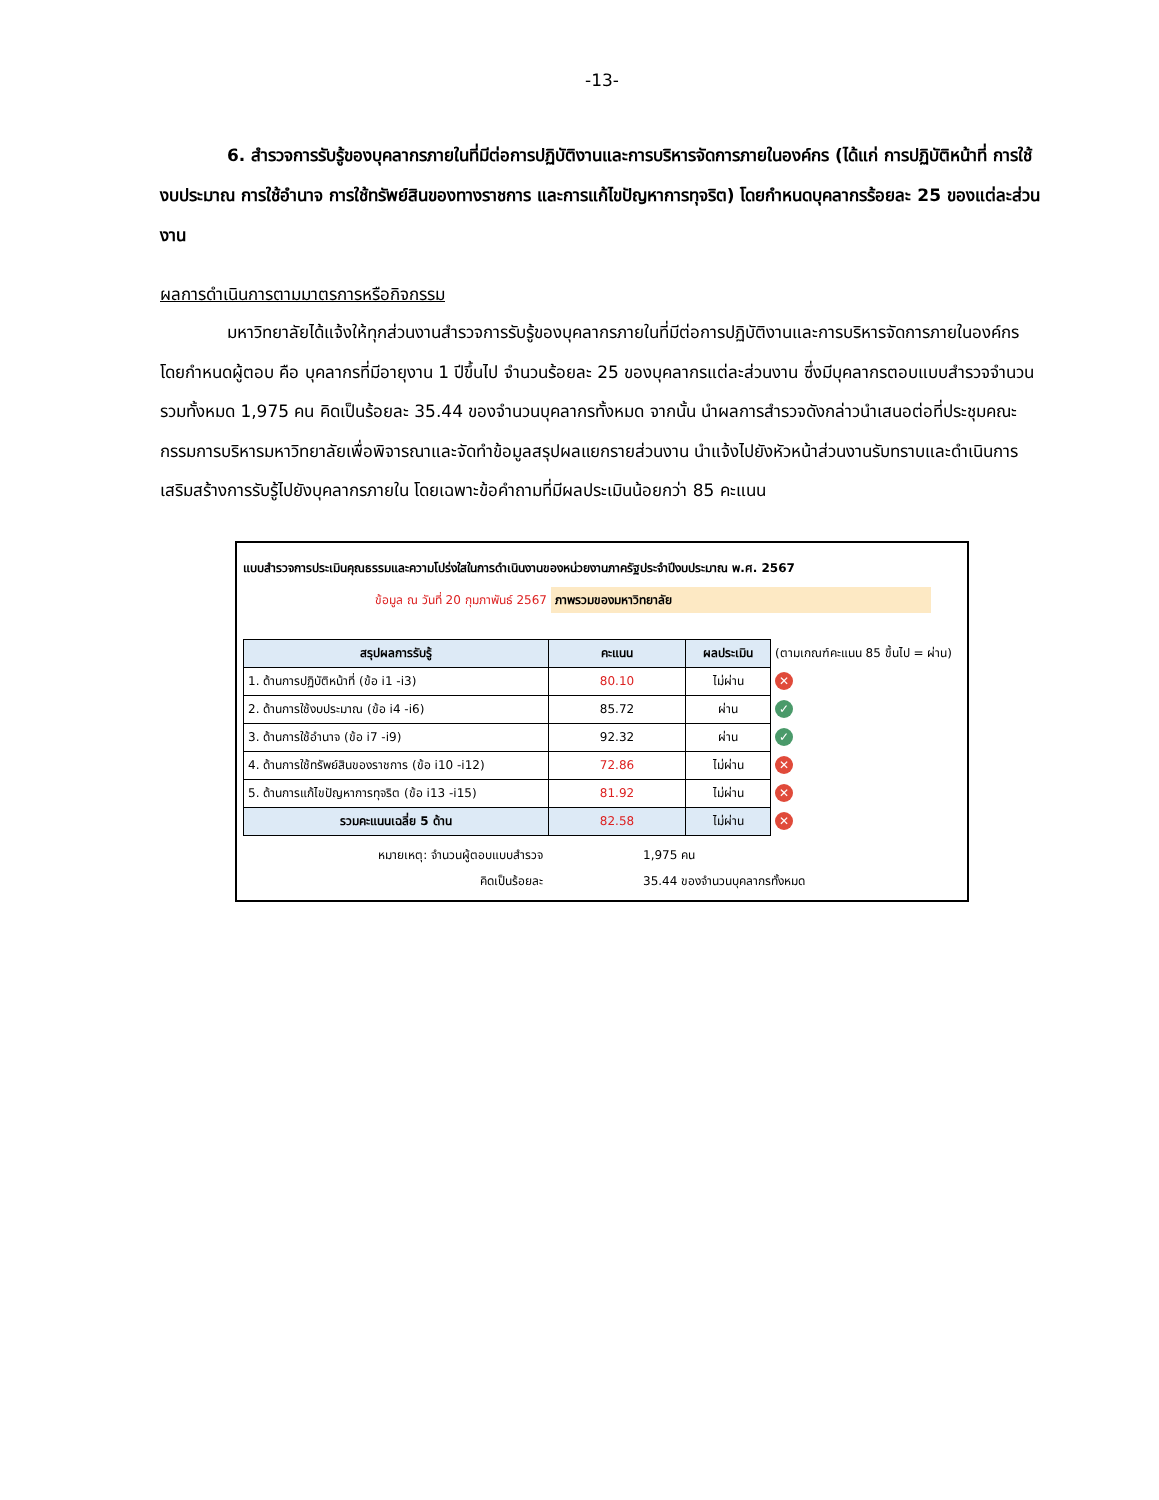-13-
6. สำรวจการรับรู้ของบุคลากรภายในที่มีต่อการปฏิบัติงานและการบริหารจัดการภายในองค์กร (ได้แก่ การปฏิบัติหน้าที่ การใช้งบประมาณ การใช้อำนาจ การใช้ทรัพย์สินของทางราชการ และการแก้ไขปัญหาการทุจริต) โดยกำหนดบุคลากรร้อยละ 25 ของแต่ละส่วนงาน
ผลการดำเนินการตามมาตรการหรือกิจกรรม
มหาวิทยาลัยได้แจ้งให้ทุกส่วนงานสำรวจการรับรู้ของบุคลากรภายในที่มีต่อการปฏิบัติงานและการบริหารจัดการภายในองค์กร โดยกำหนดผู้ตอบ คือ บุคลากรที่มีอายุงาน 1 ปีขึ้นไป จำนวนร้อยละ 25 ของบุคลากรแต่ละส่วนงาน ซึ่งมีบุคลากรตอบแบบสำรวจจำนวนรวมทั้งหมด 1,975 คน คิดเป็นร้อยละ 35.44 ของจำนวนบุคลากรทั้งหมด จากนั้น นำผลการสำรวจดังกล่าวนำเสนอต่อที่ประชุมคณะกรรมการบริหารมหาวิทยาลัยเพื่อพิจารณาและจัดทำข้อมูลสรุปผลแยกรายส่วนงาน นำแจ้งไปยังหัวหน้าส่วนงานรับทราบและดำเนินการเสริมสร้างการรับรู้ไปยังบุคลากรภายใน โดยเฉพาะข้อคำถามที่มีผลประเมินน้อยกว่า 85 คะแนน
แบบสำรวจการประเมินคุณธรรมและความโปร่งใสในการดำเนินงานของหน่วยงานภาครัฐประจำปีงบประมาณ พ.ศ. 2567
ข้อมูล ณ วันที่ 20 กุมภาพันธ์ 2567 ภาพรวมของมหาวิทยาลัย
| สรุปผลการรับรู้ | คะแนน | ผลประเมิน | (ตามเกณฑ์คะแนน 85 ขึ้นไป = ผ่าน) |
| 1. ด้านการปฏิบัติหน้าที่ (ข้อ i1 -i3) | 80.10 | ไม่ผ่าน | ✕ |
| 2. ด้านการใช้งบประมาณ (ข้อ i4 -i6) | 85.72 | ผ่าน | ✓ |
| 3. ด้านการใช้อำนาจ (ข้อ i7 -i9) | 92.32 | ผ่าน | ✓ |
| 4. ด้านการใช้ทรัพย์สินของราชการ (ข้อ i10 -i12) | 72.86 | ไม่ผ่าน | ✕ |
| 5. ด้านการแก้ไขปัญหาการทุจริต (ข้อ i13 -i15) | 81.92 | ไม่ผ่าน | ✕ |
| รวมคะแนนเฉลี่ย 5 ด้าน | 82.58 | ไม่ผ่าน | ✕ |
หมายเหตุ: จำนวนผู้ตอบแบบสำรวจ
คิดเป็นร้อยละ
1,975 คน
35.44 ของจำนวนบุคลากรทั้งหมด